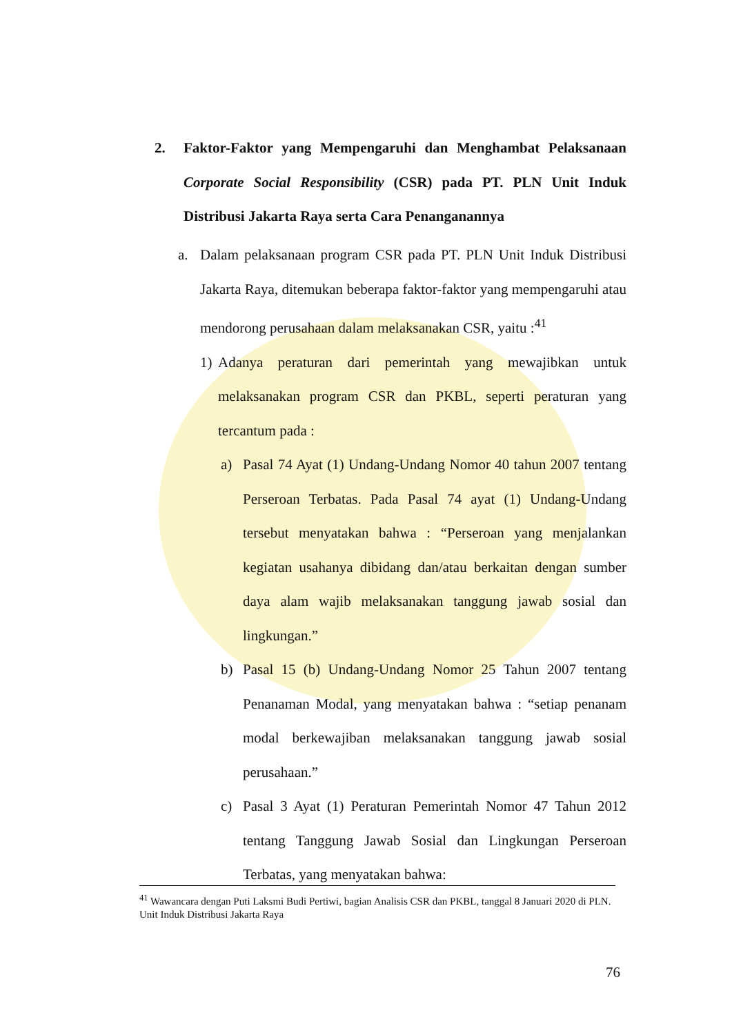2.
Faktor-Faktor yang Mempengaruhi dan Menghambat Pelaksanaan Corporate Social Responsibility (CSR) pada PT. PLN Unit Induk Distribusi Jakarta Raya serta Cara Penanganannya
a. Dalam pelaksanaan program CSR pada PT. PLN Unit Induk Distribusi Jakarta Raya, ditemukan beberapa faktor-faktor yang mempengaruhi atau mendorong perusahaan dalam melaksanakan CSR, yaitu :<sup>41</sup>
1) Adanya peraturan dari pemerintah yang mewajibkan untuk melaksanakan program CSR dan PKBL, seperti peraturan yang tercantum pada :
a) Pasal 74 Ayat (1) Undang-Undang Nomor 40 tahun 2007 tentang Perseroan Terbatas. Pada Pasal 74 ayat (1) Undang-Undang tersebut menyatakan bahwa : “Perseroan yang menjalankan kegiatan usahanya dibidang dan/atau berkaitan dengan sumber daya alam wajib melaksanakan tanggung jawab sosial dan lingkungan.”
b) Pasal 15 (b) Undang-Undang Nomor 25 Tahun 2007 tentang Penanaman Modal, yang menyatakan bahwa : “setiap penanam modal berkewajiban melaksanakan tanggung jawab sosial perusahaan.”
c) Pasal 3 Ayat (1) Peraturan Pemerintah Nomor 47 Tahun 2012 tentang Tanggung Jawab Sosial dan Lingkungan Perseroan Terbatas, yang menyatakan bahwa:
<sup>41</sup> Wawancara dengan Puti Laksmi Budi Pertiwi, bagian Analisis CSR dan PKBL, tanggal 8 Januari 2020 di PLN. Unit Induk Distribusi Jakarta Raya
76